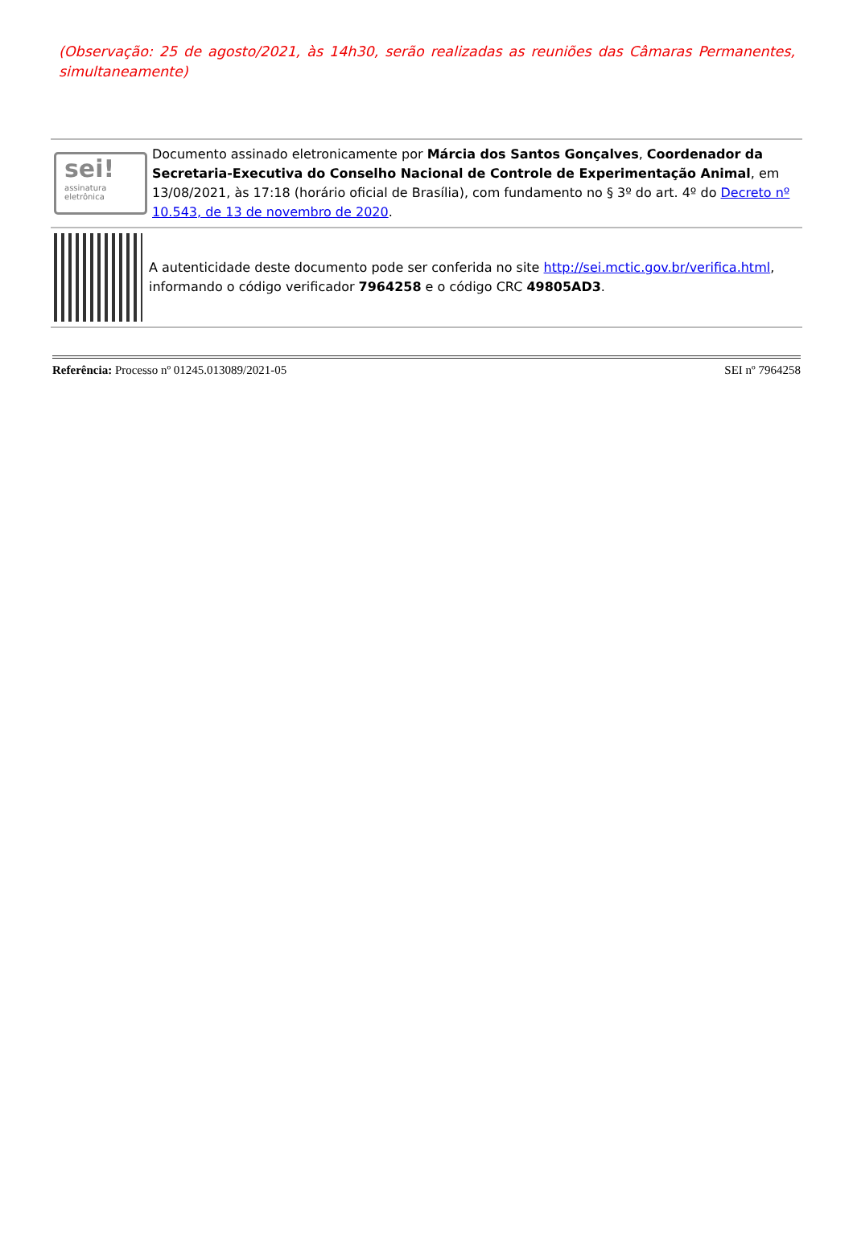(Observação: 25 de agosto/2021, às 14h30, serão realizadas as reuniões das Câmaras Permanentes, simultaneamente)
sei!
assinatura
eletrônica
Documento assinado eletronicamente por Márcia dos Santos Gonçalves, Coordenador da Secretaria-Executiva do Conselho Nacional de Controle de Experimentação Animal, em 13/08/2021, às 17:18 (horário oficial de Brasília), com fundamento no § 3º do art. 4º do Decreto nº 10.543, de 13 de novembro de 2020.
A autenticidade deste documento pode ser conferida no site http://sei.mctic.gov.br/verifica.html, informando o código verificador 7964258 e o código CRC 49805AD3.
Referência: Processo nº 01245.013089/2021-05 SEI nº 7964258